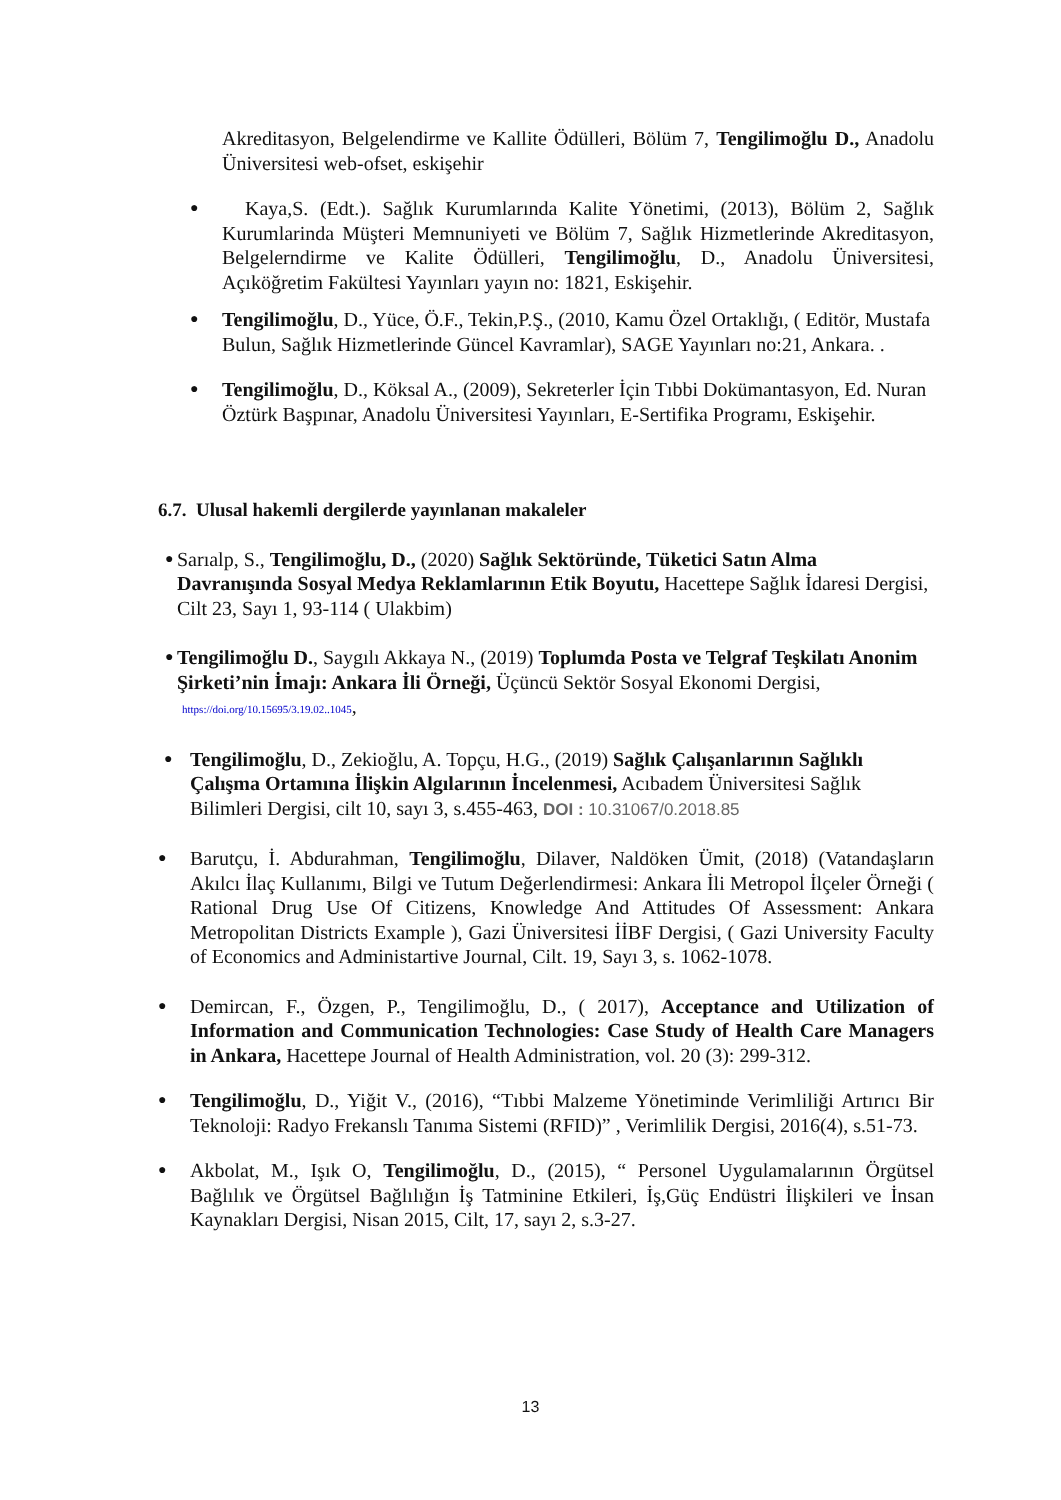Akreditasyon, Belgelendirme ve Kallite Ödülleri, Bölüm 7, Tengilimoğlu D., Anadolu Üniversitesi web-ofset, eskişehir
● Kaya,S. (Edt.). Sağlık Kurumlarında Kalite Yönetimi, (2013), Bölüm 2, Sağlık Kurumlarinda Müşteri Memnuniyeti ve Bölüm 7, Sağlık Hizmetlerinde Akreditasyon, Belgelerndirme ve Kalite Ödülleri, Tengilimoğlu, D., Anadolu Üniversitesi, Açıköğretim Fakültesi Yayınları yayın no: 1821, Eskişehir.
● Tengilimoğlu, D., Yüce, Ö.F., Tekin,P.Ş., (2010, Kamu Özel Ortaklığı, ( Editör, Mustafa Bulun, Sağlık Hizmetlerinde Güncel Kavramlar), SAGE Yayınları no:21, Ankara. .
● Tengilimoğlu, D., Köksal A., (2009), Sekreterler İçin Tıbbi Dokümantasyon, Ed. Nuran Öztürk Başpınar, Anadolu Üniversitesi Yayınları, E-Sertifika Programı, Eskişehir.
6.7. Ulusal hakemli dergilerde yayınlanan makaleler
● Sarıalp, S., Tengilimoğlu, D., (2020) Sağlık Sektöründe, Tüketici Satın Alma Davranışında Sosyal Medya Reklamlarının Etik Boyutu, Hacettepe Sağlık İdaresi Dergisi, Cilt 23, Sayı 1, 93-114 ( Ulakbim)
● Tengilimoğlu D., Saygılı Akkaya N., (2019) Toplumda Posta ve Telgraf Teşkilatı Anonim Şirketi’nin İmajı: Ankara İli Örneği, Üçüncü Sektör Sosyal Ekonomi Dergisi, https://doi.org/10.15695/3.19.02..1045,
● Tengilimoğlu, D., Zekioğlu, A. Topçu, H.G., (2019) Sağlık Çalışanlarının Sağlıklı Çalışma Ortamına İlişkin Algılarının İncelenmesi, Acıbadem Üniversitesi Sağlık Bilimleri Dergisi, cilt 10, sayı 3, s.455-463, DOI : 10.31067/0.2018.85
● Barutçu, İ. Abdurahman, Tengilimoğlu, Dilaver, Naldöken Ümit, (2018) (Vatandaşların Akılcı İlaç Kullanımı, Bilgi ve Tutum Değerlendirmesi: Ankara İli Metropol İlçeler Örneği ( Rational Drug Use Of Citizens, Knowledge And Attitudes Of Assessment: Ankara Metropolitan Districts Example ), Gazi Üniversitesi İİBF Dergisi, ( Gazi University Faculty of Economics and Administartive Journal, Cilt. 19, Sayı 3, s. 1062-1078.
● Demircan, F., Özgen, P., Tengilimoğlu, D., ( 2017), Acceptance and Utilization of Information and Communication Technologies: Case Study of Health Care Managers in Ankara, Hacettepe Journal of Health Administration, vol. 20 (3): 299-312.
● Tengilimoğlu, D., Yiğit V., (2016), “Tıbbi Malzeme Yönetiminde Verimliliği Artırıcı Bir Teknoloji: Radyo Frekanslı Tanıma Sistemi (RFID)” , Verimlilik Dergisi, 2016(4), s.51-73.
● Akbolat, M., Işık O, Tengilimoğlu, D., (2015), “ Personel Uygulamalarının Örgütsel Bağlılık ve Örgütsel Bağlılığın İş Tatminine Etkileri, İş,Güç Endüstri İlişkileri ve İnsan Kaynakları Dergisi, Nisan 2015, Cilt, 17, sayı 2, s.3-27.
13